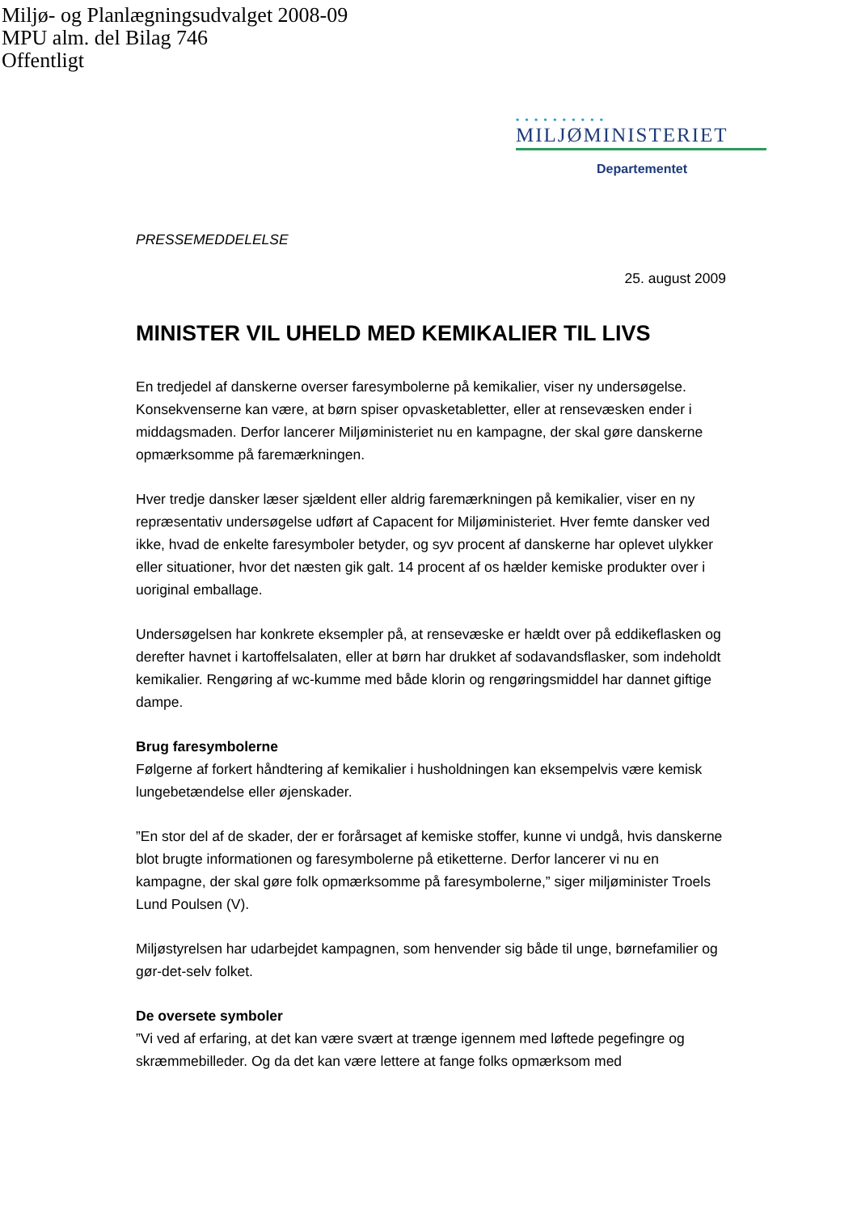Miljø- og Planlægningsudvalget 2008-09
MPU alm. del Bilag 746
Offentligt
• • • • • • • • • •
MILJØMINISTERIET
Departementet
PRESSEMEDDELELSE
25. august 2009
MINISTER VIL UHELD MED KEMIKALIER TIL LIVS
En tredjedel af danskerne overser faresymbolerne på kemikalier, viser ny undersøgelse. Konsekvenserne kan være, at børn spiser opvasketabletter, eller at rensevæsken ender i middagsmaden. Derfor lancerer Miljøministeriet nu en kampagne, der skal gøre danskerne opmærksomme på faremærkningen.
Hver tredje dansker læser sjældent eller aldrig faremærkningen på kemikalier, viser en ny repræsentativ undersøgelse udført af Capacent for Miljøministeriet. Hver femte dansker ved ikke, hvad de enkelte faresymboler betyder, og syv procent af danskerne har oplevet ulykker eller situationer, hvor det næsten gik galt. 14 procent af os hælder kemiske produkter over i uoriginal emballage.
Undersøgelsen har konkrete eksempler på, at rensevæske er hældt over på eddikeflasken og derefter havnet i kartoffelsalaten, eller at børn har drukket af sodavandsflasker, som indeholdt kemikalier. Rengøring af wc-kumme med både klorin og rengøringsmiddel har dannet giftige dampe.
Brug faresymbolerne
Følgerne af forkert håndtering af kemikalier i husholdningen kan eksempelvis være kemisk lungebetændelse eller øjenskader.
”En stor del af de skader, der er forårsaget af kemiske stoffer, kunne vi undgå, hvis danskerne blot brugte informationen og faresymbolerne på etiketterne. Derfor lancerer vi nu en kampagne, der skal gøre folk opmærksomme på faresymbolerne,” siger miljøminister Troels Lund Poulsen (V).
Miljøstyrelsen har udarbejdet kampagnen, som henvender sig både til unge, børnefamilier og gør-det-selv folket.
De oversete symboler
”Vi ved af erfaring, at det kan være svært at trænge igennem med løftede pegefingre og skræmmebilleder. Og da det kan være lettere at fange folks opmærksom med